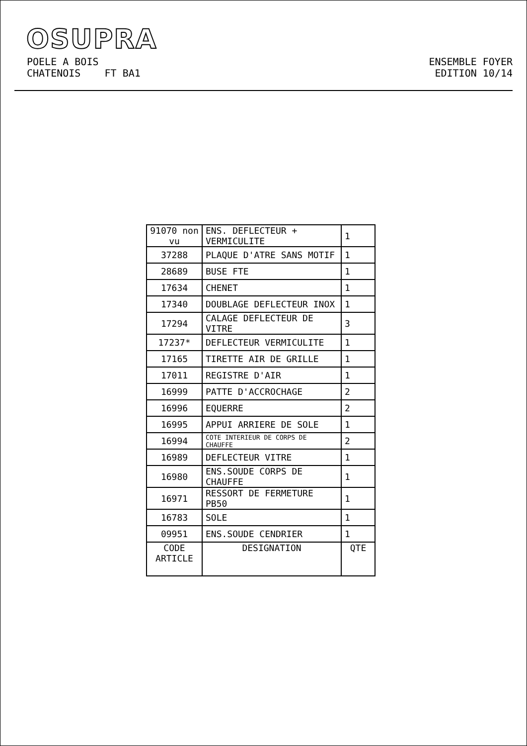OSUPRA
POELE A BOIS
CHATENOIS FT BA1
ENSEMBLE FOYER
EDITION 10/14
| 91070 non vu | ENS. DEFLECTEUR + VERMICULITE | 1 |
| 37288 | PLAQUE D'ATRE SANS MOTIF | 1 |
| 28689 | BUSE FTE | 1 |
| 17634 | CHENET | 1 |
| 17340 | DOUBLAGE DEFLECTEUR INOX | 1 |
| 17294 | CALAGE DEFLECTEUR DE VITRE | 3 |
| 17237* | DEFLECTEUR VERMICULITE | 1 |
| 17165 | TIRETTE AIR DE GRILLE | 1 |
| 17011 | REGISTRE D'AIR | 1 |
| 16999 | PATTE D'ACCROCHAGE | 2 |
| 16996 | EQUERRE | 2 |
| 16995 | APPUI ARRIERE DE SOLE | 1 |
| 16994 | COTE INTERIEUR DE CORPS DE CHAUFFE | 2 |
| 16989 | DEFLECTEUR VITRE | 1 |
| 16980 | ENS.SOUDE CORPS DE CHAUFFE | 1 |
| 16971 | RESSORT DE FERMETURE PB50 | 1 |
| 16783 | SOLE | 1 |
| 09951 | ENS.SOUDE CENDRIER | 1 |
| CODE ARTICLE | DESIGNATION | QTE |